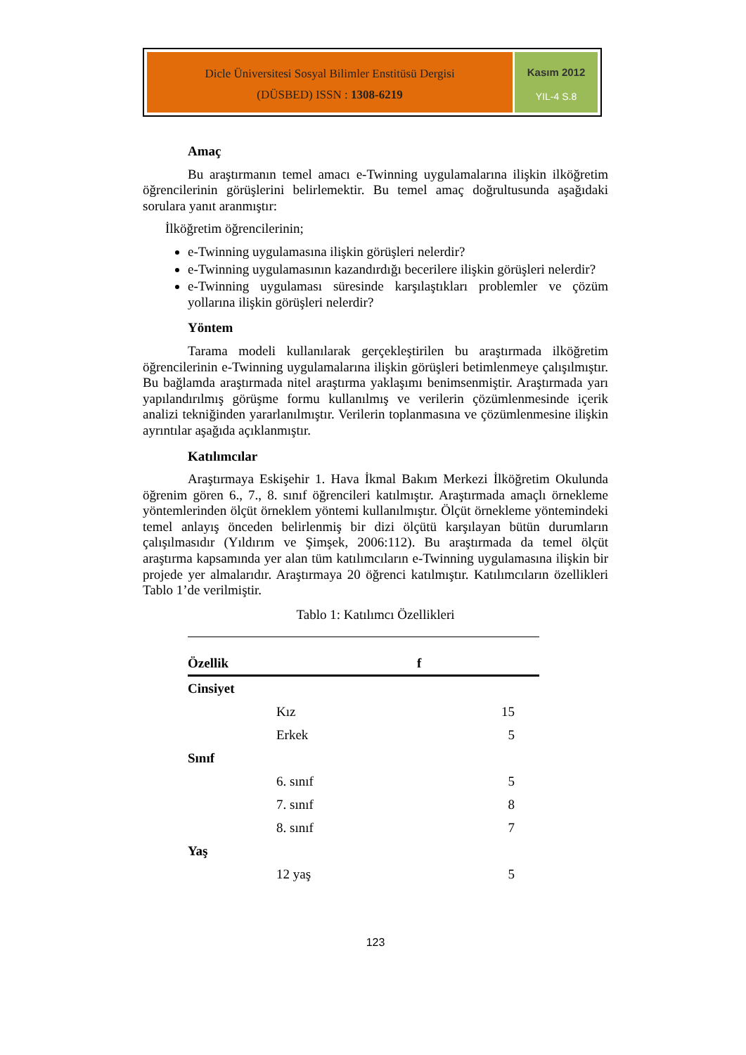Dicle Üniversitesi Sosyal Bilimler Enstitüsü Dergisi
(DÜSBED) ISSN : 1308-6219
Kasım 2012
YIL-4 S.8
Amaç
Bu araştırmanın temel amacı e-Twinning uygulamalarına ilişkin ilköğretim öğrencilerinin görüşlerini belirlemektir. Bu temel amaç doğrultusunda aşağıdaki sorulara yanıt aranmıştır:
İlköğretim öğrencilerinin;
e-Twinning uygulamasına ilişkin görüşleri nelerdir?
e-Twinning uygulamasının kazandırdığı becerilere ilişkin görüşleri nelerdir?
e-Twinning uygulaması süresinde karşılaştıkları problemler ve çözüm yollarına ilişkin görüşleri nelerdir?
Yöntem
Tarama modeli kullanılarak gerçekleştirilen bu araştırmada ilköğretim öğrencilerinin e-Twinning uygulamalarına ilişkin görüşleri betimlenmeye çalışılmıştır. Bu bağlamda araştırmada nitel araştırma yaklaşımı benimsenmiştir. Araştırmada yarı yapılandırılmış görüşme formu kullanılmış ve verilerin çözümlenmesinde içerik analizi tekniğinden yararlanılmıştır. Verilerin toplanmasına ve çözümlenmesine ilişkin ayrıntılar aşağıda açıklanmıştır.
Katılımcılar
Araştırmaya Eskişehir 1. Hava İkmal Bakım Merkezi İlköğretim Okulunda öğrenim gören 6., 7., 8. sınıf öğrencileri katılmıştır. Araştırmada amaçlı örnekleme yöntemlerinden ölçüt örneklem yöntemi kullanılmıştır. Ölçüt örnekleme yöntemindeki temel anlayış önceden belirlenmiş bir dizi ölçütü karşılayan bütün durumların çalışılmasıdır (Yıldırım ve Şimşek, 2006:112). Bu araştırmada da temel ölçüt araştırma kapsamında yer alan tüm katılımcıların e-Twinning uygulamasına ilişkin bir projede yer almalarıdır. Araştırmaya 20 öğrenci katılmıştır. Katılımcıların özellikleri Tablo 1’de verilmiştir.
Tablo 1: Katılımcı Özellikleri
| Özellik | | f |
| --- | --- | --- |
| Cinsiyet | | |
| | Kız | 15 |
| | Erkek | 5 |
| Sınıf | | |
| | 6. sınıf | 5 |
| | 7. sınıf | 8 |
| | 8. sınıf | 7 |
| Yaş | | |
| | 12 yaş | 5 |
123